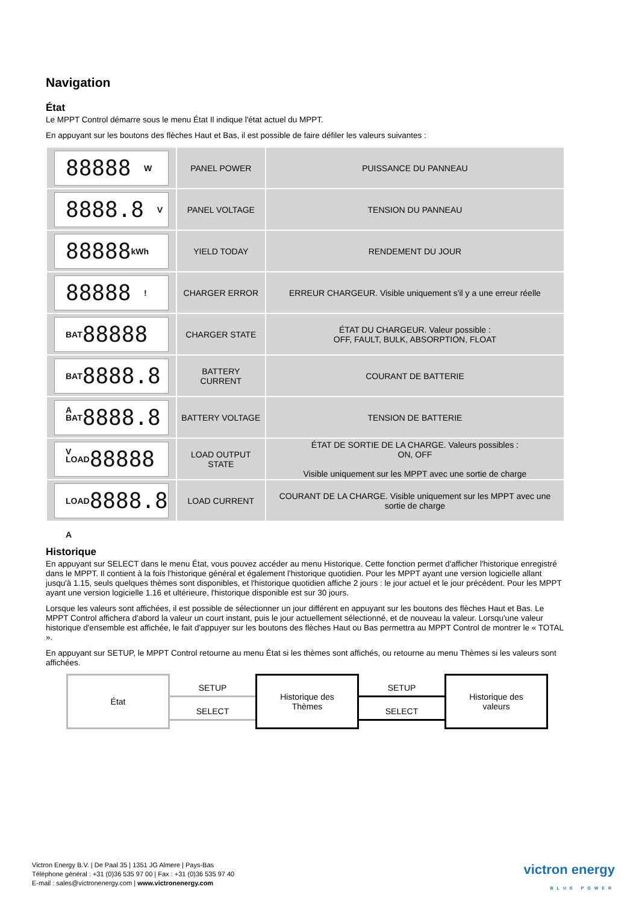Navigation
État
Le MPPT Control démarre sous le menu État Il indique l'état actuel du MPPT.
En appuyant sur les boutons des flèches Haut et Bas, il est possible de faire défiler les valeurs suivantes :
| 88888 W | PANEL POWER | PUISSANCE DU PANNEAU |
| 8888.8 V | PANEL VOLTAGE | TENSION DU PANNEAU |
| 88888 kWh | YIELD TODAY | RENDEMENT DU JOUR |
| 88888 ! | CHARGER ERROR | ERREUR CHARGEUR. Visible uniquement s'il y a une erreur réelle |
| BAT 88888 | CHARGER STATE | ÉTAT DU CHARGEUR. Valeur possible : OFF, FAULT, BULK, ABSORPTION, FLOAT |
| BAT 8888.8 A | BATTERY CURRENT | COURANT DE BATTERIE |
| BAT 8888.8 V | BATTERY VOLTAGE | TENSION DE BATTERIE |
| LOAD 88888 | LOAD OUTPUT STATE | ÉTAT DE SORTIE DE LA CHARGE. Valeurs possibles : ON, OFF Visible uniquement sur les MPPT avec une sortie de charge |
| LOAD 8888.8 A | LOAD CURRENT | COURANT DE LA CHARGE. Visible uniquement sur les MPPT avec une sortie de charge |
Historique
En appuyant sur SELECT dans le menu État, vous pouvez accéder au menu Historique. Cette fonction permet d'afficher l'historique enregistré dans le MPPT. Il contient à la fois l'historique général et également l'historique quotidien. Pour les MPPT ayant une version logicielle allant jusqu'à 1.15, seuls quelques thèmes sont disponibles, et l'historique quotidien affiche 2 jours : le jour actuel et le jour précédent. Pour les MPPT ayant une version logicielle 1.16 et ultérieure, l'historique disponible est sur 30 jours.
Lorsque les valeurs sont affichées, il est possible de sélectionner un jour différent en appuyant sur les boutons des flèches Haut et Bas. Le MPPT Control affichera d'abord la valeur un court instant, puis le jour actuellement sélectionné, et de nouveau la valeur. Lorsqu'une valeur historique d'ensemble est affichée, le fait d'appuyer sur les boutons des flèches Haut ou Bas permettra au MPPT Control de montrer le « TOTAL ».
En appuyant sur SETUP, le MPPT Control retourne au menu État si les thèmes sont affichés, ou retourne au menu Thèmes si les valeurs sont affichées.
État
SETUP
SELECT
Historique des
Thèmes
SETUP
SELECT
Historique des
valeurs
Victron Energy B.V. | De Paal 35 | 1351 JG Almere | Pays-Bas
Téléphone général : +31 (0)36 535 97 00 | Fax : +31 (0)36 535 97 40
E-mail : sales@victronenergy.com | www.victronenergy.com
victron energy
BLUE POWER